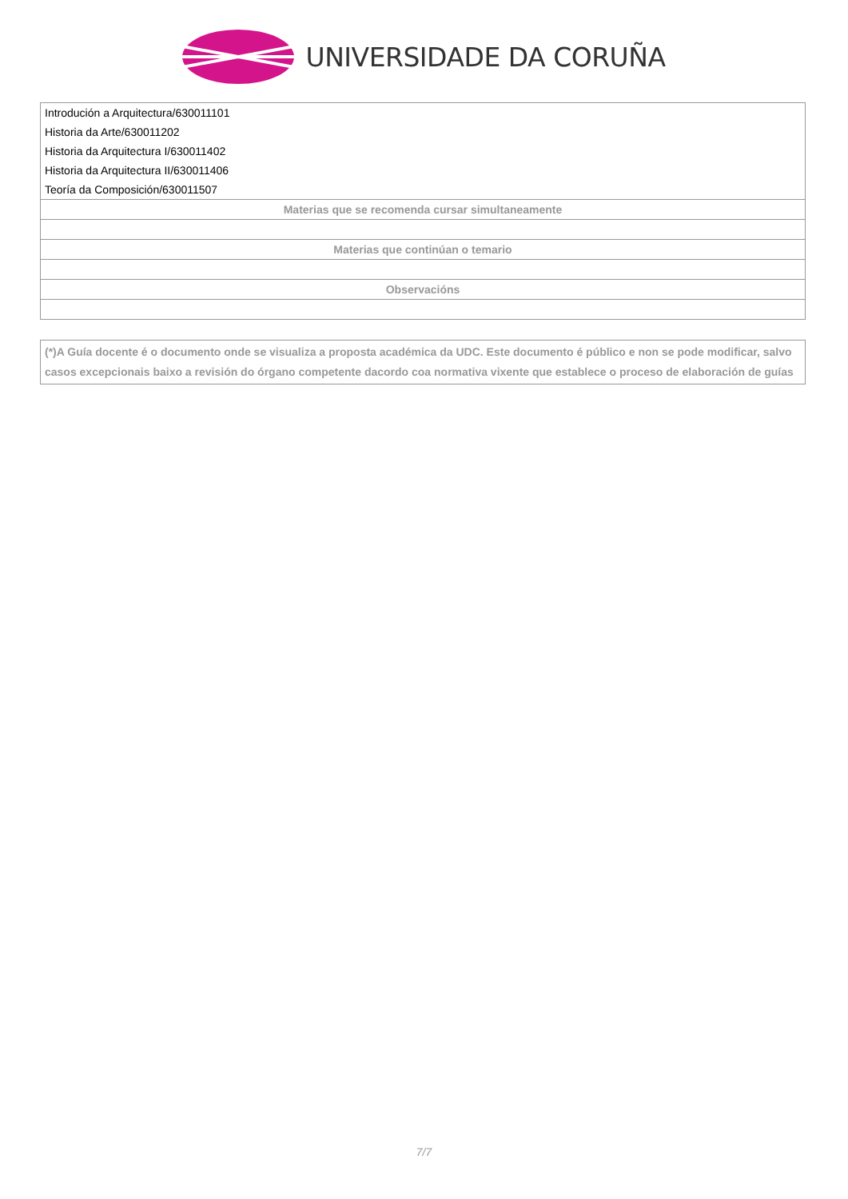UNIVERSIDADE DA CORUÑA
| Introdución a Arquitectura/630011101 |
| Historia da Arte/630011202 |
| Historia da Arquitectura I/630011402 |
| Historia da Arquitectura II/630011406 |
| Teoría da Composición/630011507 |
| Materias que se recomenda cursar simultaneamente |
| Materias que continúan o temario |
| Observacións |
(*)A Guía docente é o documento onde se visualiza a proposta académica da UDC. Este documento é público e non se pode modificar, salvo casos excepcionais baixo a revisión do órgano competente dacordo coa normativa vixente que establece o proceso de elaboración de guías
7/7